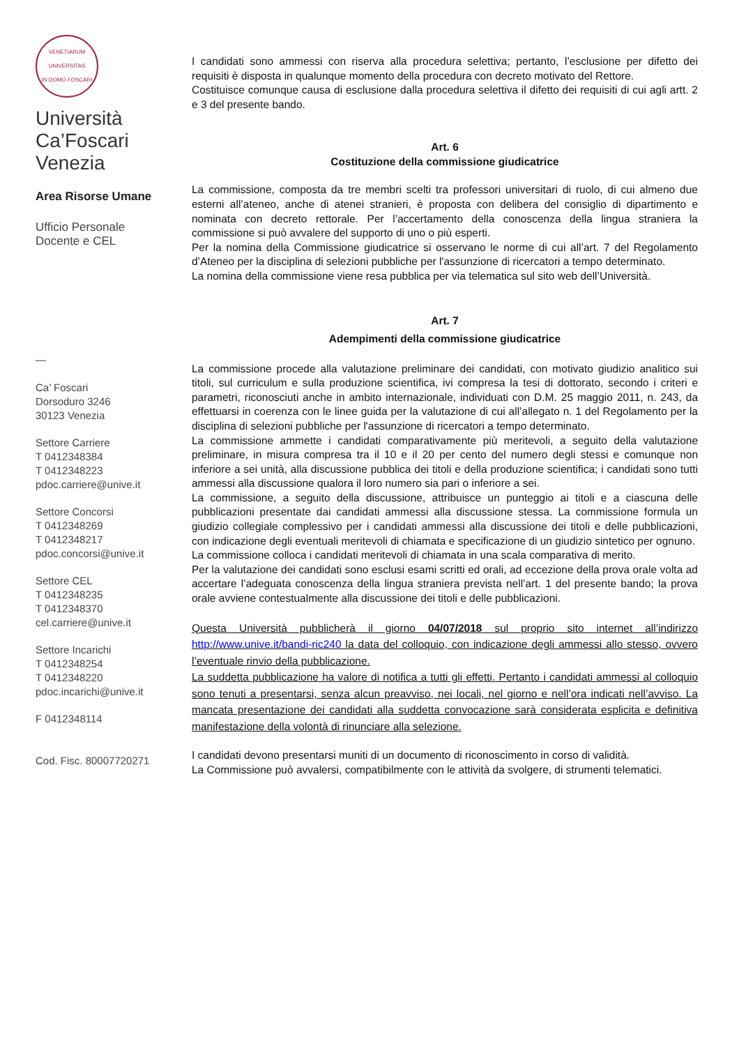VENETIARUM UNIVERSITAS
IN DOMO FOSCARI
Università
Ca’Foscari
Venezia
Area Risorse Umane
Ufficio Personale
Docente e CEL
—
Ca’ Foscari
Dorsoduro 3246
30123 Venezia
Settore Carriere
T 0412348384
T 0412348223
pdoc.carriere@unive.it
Settore Concorsi
T 0412348269
T 0412348217
pdoc.concorsi@unive.it
Settore CEL
T 0412348235
T 0412348370
cel.carriere@unive.it
Settore Incarichi
T 0412348254
T 0412348220
pdoc.incarichi@unive.it
F 0412348114
Cod. Fisc. 80007720271
I candidati sono ammessi con riserva alla procedura selettiva; pertanto, l’esclusione per difetto dei requisiti è disposta in qualunque momento della procedura con decreto motivato del Rettore.
Costituisce comunque causa di esclusione dalla procedura selettiva il difetto dei requisiti di cui agli artt. 2 e 3 del presente bando.
Art. 6
Costituzione della commissione giudicatrice
La commissione, composta da tre membri scelti tra professori universitari di ruolo, di cui almeno due esterni all’ateneo, anche di atenei stranieri, è proposta con delibera del consiglio di dipartimento e nominata con decreto rettorale. Per l’accertamento della conoscenza della lingua straniera la commissione si può avvalere del supporto di uno o più esperti.
Per la nomina della Commissione giudicatrice si osservano le norme di cui all’art. 7 del Regolamento d’Ateneo per la disciplina di selezioni pubbliche per l'assunzione di ricercatori a tempo determinato.
La nomina della commissione viene resa pubblica per via telematica sul sito web dell’Università.
Art. 7
Adempimenti della commissione giudicatrice
La commissione procede alla valutazione preliminare dei candidati, con motivato giudizio analitico sui titoli, sul curriculum e sulla produzione scientifica, ivi compresa la tesi di dottorato, secondo i criteri e parametri, riconosciuti anche in ambito internazionale, individuati con D.M. 25 maggio 2011, n. 243, da effettuarsi in coerenza con le linee guida per la valutazione di cui all’allegato n. 1 del Regolamento per la disciplina di selezioni pubbliche per l'assunzione di ricercatori a tempo determinato.
La commissione ammette i candidati comparativamente più meritevoli, a seguito della valutazione preliminare, in misura compresa tra il 10 e il 20 per cento del numero degli stessi e comunque non inferiore a sei unità, alla discussione pubblica dei titoli e della produzione scientifica; i candidati sono tutti ammessi alla discussione qualora il loro numero sia pari o inferiore a sei.
La commissione, a seguito della discussione, attribuisce un punteggio ai titoli e a ciascuna delle pubblicazioni presentate dai candidati ammessi alla discussione stessa. La commissione formula un giudizio collegiale complessivo per i candidati ammessi alla discussione dei titoli e delle pubblicazioni, con indicazione degli eventuali meritevoli di chiamata e specificazione di un giudizio sintetico per ognuno.
La commissione colloca i candidati meritevoli di chiamata in una scala comparativa di merito.
Per la valutazione dei candidati sono esclusi esami scritti ed orali, ad eccezione della prova orale volta ad accertare l’adeguata conoscenza della lingua straniera prevista nell’art. 1 del presente bando; la prova orale avviene contestualmente alla discussione dei titoli e delle pubblicazioni.
Questa Università pubblicherà il giorno 04/07/2018 sul proprio sito internet all’indirizzo http://www.unive.it/bandi-ric240 la data del colloquio, con indicazione degli ammessi allo stesso, ovvero l’eventuale rinvio della pubblicazione.
La suddetta pubblicazione ha valore di notifica a tutti gli effetti. Pertanto i candidati ammessi al colloquio sono tenuti a presentarsi, senza alcun preavviso, nei locali, nel giorno e nell’ora indicati nell’avviso. La mancata presentazione dei candidati alla suddetta convocazione sarà considerata esplicita e definitiva manifestazione della volontà di rinunciare alla selezione.
I candidati devono presentarsi muniti di un documento di riconoscimento in corso di validità.
La Commissione può avvalersi, compatibilmente con le attività da svolgere, di strumenti telematici.